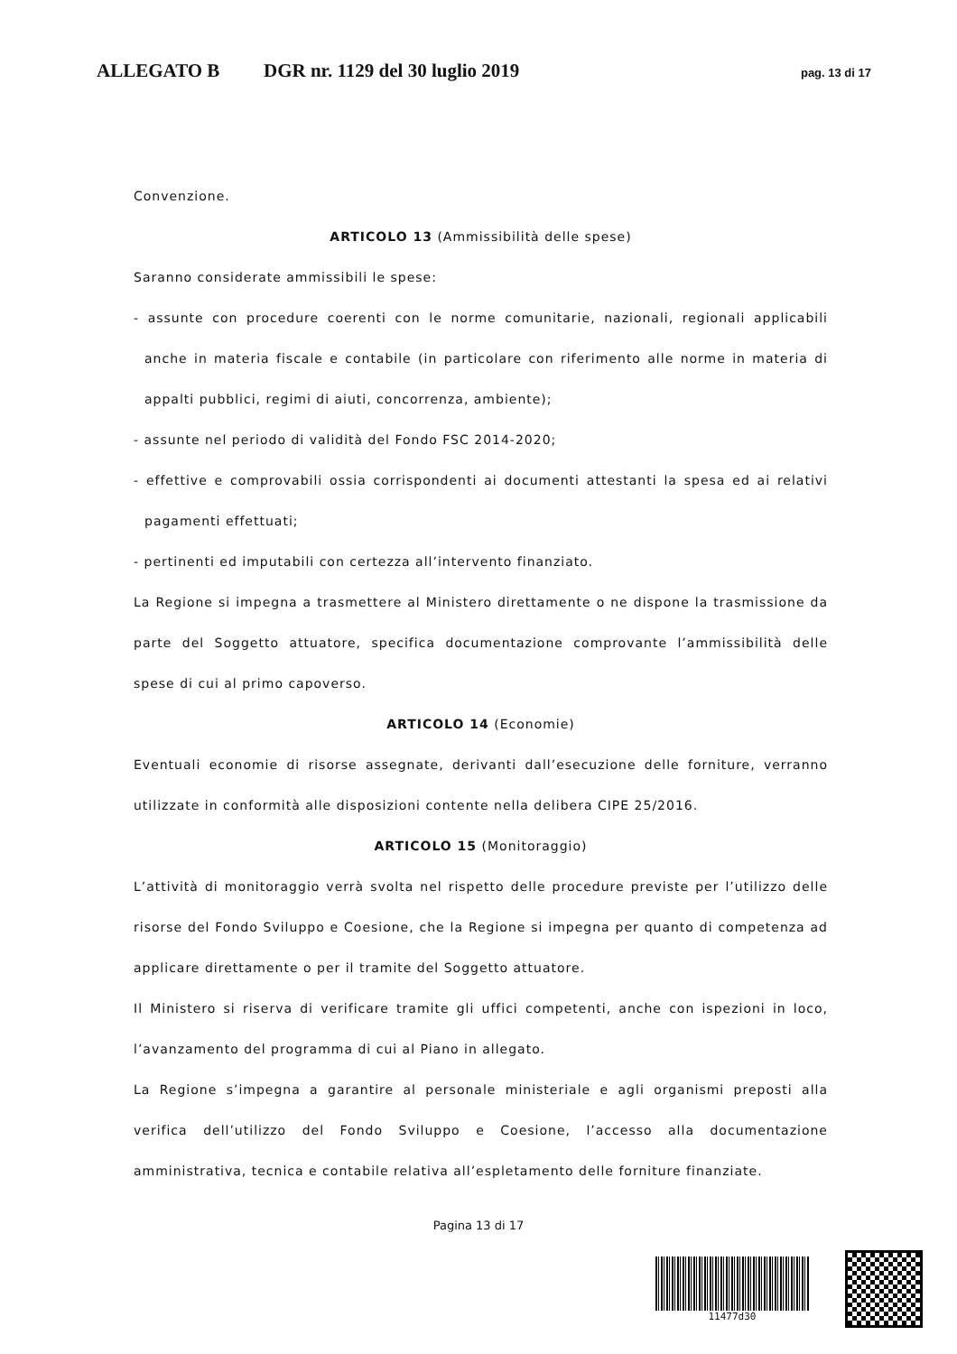ALLEGATO B DGR nr. 1129 del 30 luglio 2019 pag. 13 di 17
Convenzione.
ARTICOLO 13 (Ammissibilità delle spese)
Saranno considerate ammissibili le spese:
- assunte con procedure coerenti con le norme comunitarie, nazionali, regionali applicabili anche in materia fiscale e contabile (in particolare con riferimento alle norme in materia di appalti pubblici, regimi di aiuti, concorrenza, ambiente);
- assunte nel periodo di validità del Fondo FSC 2014-2020;
- effettive e comprovabili ossia corrispondenti ai documenti attestanti la spesa ed ai relativi pagamenti effettuati;
- pertinenti ed imputabili con certezza all’intervento finanziato.
La Regione si impegna a trasmettere al Ministero direttamente o ne dispone la trasmissione da parte del Soggetto attuatore, specifica documentazione comprovante l’ammissibilità delle spese di cui al primo capoverso.
ARTICOLO 14 (Economie)
Eventuali economie di risorse assegnate, derivanti dall’esecuzione delle forniture, verranno utilizzate in conformità alle disposizioni contente nella delibera CIPE 25/2016.
ARTICOLO 15 (Monitoraggio)
L’attività di monitoraggio verrà svolta nel rispetto delle procedure previste per l’utilizzo delle risorse del Fondo Sviluppo e Coesione, che la Regione si impegna per quanto di competenza ad applicare direttamente o per il tramite del Soggetto attuatore.
Il Ministero si riserva di verificare tramite gli uffici competenti, anche con ispezioni in loco, l’avanzamento del programma di cui al Piano in allegato.
La Regione s’impegna a garantire al personale ministeriale e agli organismi preposti alla verifica dell’utilizzo del Fondo Sviluppo e Coesione, l’accesso alla documentazione amministrativa, tecnica e contabile relativa all’espletamento delle forniture finanziate.
Pagina 13 di 17
11477d30